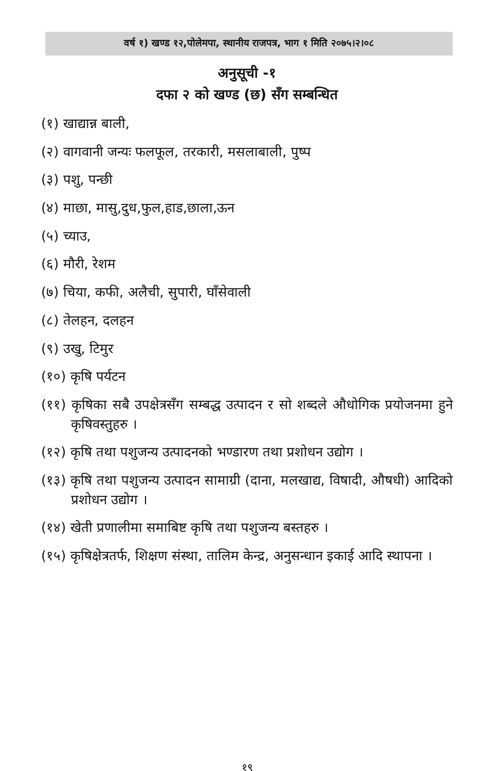वर्ष १) खण्ड १२,पोलेमपा, स्थानीय राजपत्र, भाग १ मिति २०७५।२।०८
अनुसूची -१
दफा २ को खण्ड (छ) सँग सम्बन्धित
(१) खाद्यान्न बाली,
(२) वागवानी जन्यः फलफूल, तरकारी, मसलाबाली, पुष्प
(३) पशु, पन्छी
(४) माछा, मासु,दुध,फुल,हाड,छाला,ऊन
(५) च्याउ,
(६) मौरी, रेशम
(७) चिया, कफी, अलैची, सुपारी, घाँसेवाली
(८) तेलहन, दलहन
(९) उखु, टिमुर
(१०) कृषि पर्यटन
(११) कृषिका सबै उपक्षेत्रसँग सम्बद्ध उत्पादन र सो शब्दले औधोगिक प्रयोजनमा हुने कृषिवस्तुहरु ।
(१२) कृषि तथा पशुजन्य उत्पादनको भण्डारण तथा प्रशोधन उद्योग ।
(१३) कृषि तथा पशुजन्य उत्पादन सामाग्री (दाना, मलखाद्य, विषादी, औषधी) आदिको प्रशोधन उद्योग ।
(१४) खेती प्रणालीमा समाबिष्ट कृषि तथा पशुजन्य बस्तहरु ।
(१५) कृषिक्षेत्रतर्फ, शिक्षण संस्था, तालिम केन्द्र, अनुसन्धान इकाई आदि स्थापना ।
१९